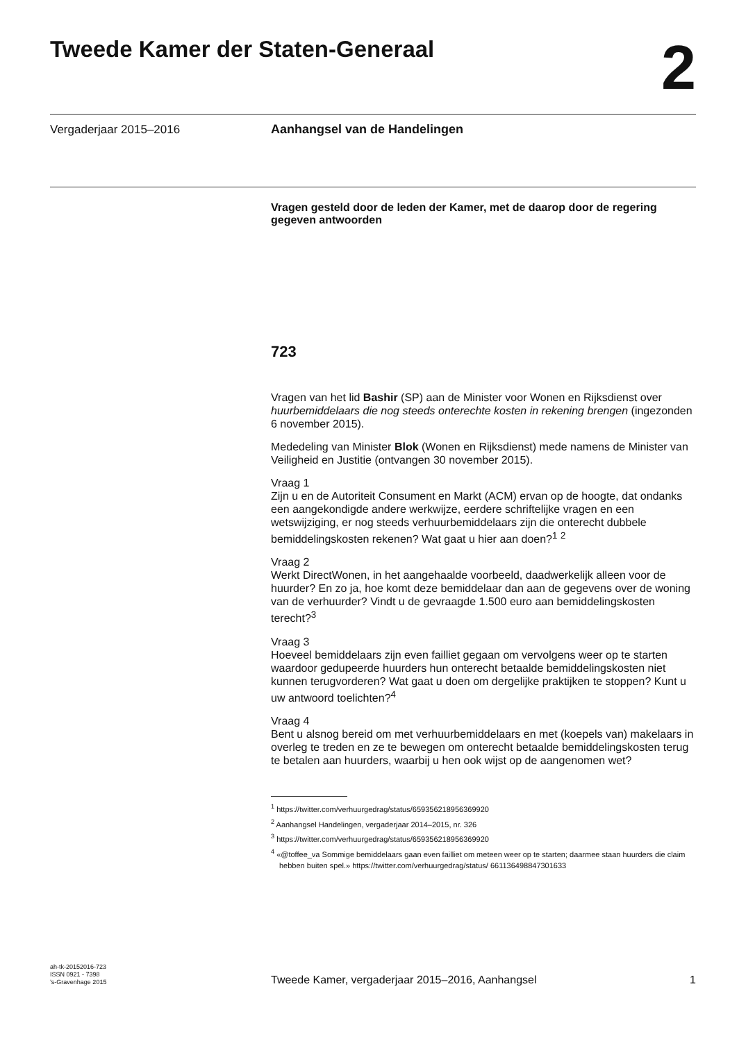Tweede Kamer der Staten-Generaal
2
Vergaderjaar 2015–2016
Aanhangsel van de Handelingen
Vragen gesteld door de leden der Kamer, met de daarop door de regering gegeven antwoorden
723
Vragen van het lid Bashir (SP) aan de Minister voor Wonen en Rijksdienst over huurbemiddelaars die nog steeds onterechte kosten in rekening brengen (ingezonden 6 november 2015).
Mededeling van Minister Blok (Wonen en Rijksdienst) mede namens de Minister van Veiligheid en Justitie (ontvangen 30 november 2015).
Vraag 1
Zijn u en de Autoriteit Consument en Markt (ACM) ervan op de hoogte, dat ondanks een aangekondigde andere werkwijze, eerdere schriftelijke vragen en een wetswijziging, er nog steeds verhuurbemiddelaars zijn die onterecht dubbele bemiddelingskosten rekenen? Wat gaat u hier aan doen?<sup>1</sup> <sup>2</sup>
Vraag 2
Werkt DirectWonen, in het aangehaalde voorbeeld, daadwerkelijk alleen voor de huurder? En zo ja, hoe komt deze bemiddelaar dan aan de gegevens over de woning van de verhuurder? Vindt u de gevraagde 1.500 euro aan bemiddelingskosten terecht?<sup>3</sup>
Vraag 3
Hoeveel bemiddelaars zijn even failliet gegaan om vervolgens weer op te starten waardoor gedupeerde huurders hun onterecht betaalde bemiddelingskosten niet kunnen terugvorderen? Wat gaat u doen om dergelijke praktijken te stoppen? Kunt u uw antwoord toelichten?<sup>4</sup>
Vraag 4
Bent u alsnog bereid om met verhuurbemiddelaars en met (koepels van) makelaars in overleg te treden en ze te bewegen om onterecht betaalde bemiddelingskosten terug te betalen aan huurders, waarbij u hen ook wijst op de aangenomen wet?
<sup>1</sup> https://twitter.com/verhuurgedrag/status/659356218956369920
<sup>2</sup> Aanhangsel Handelingen, vergaderjaar 2014–2015, nr. 326
<sup>3</sup> https://twitter.com/verhuurgedrag/status/659356218956369920
<sup>4</sup> «@toffee_va Sommige bemiddelaars gaan even failliet om meteen weer op te starten; daarmee staan huurders die claim hebben buiten spel.» https://twitter.com/verhuurgedrag/status/ 661136498847301633
ah-tk-20152016-723
ISSN 0921 - 7398
’s-Gravenhage 2015
Tweede Kamer, vergaderjaar 2015–2016, Aanhangsel
1